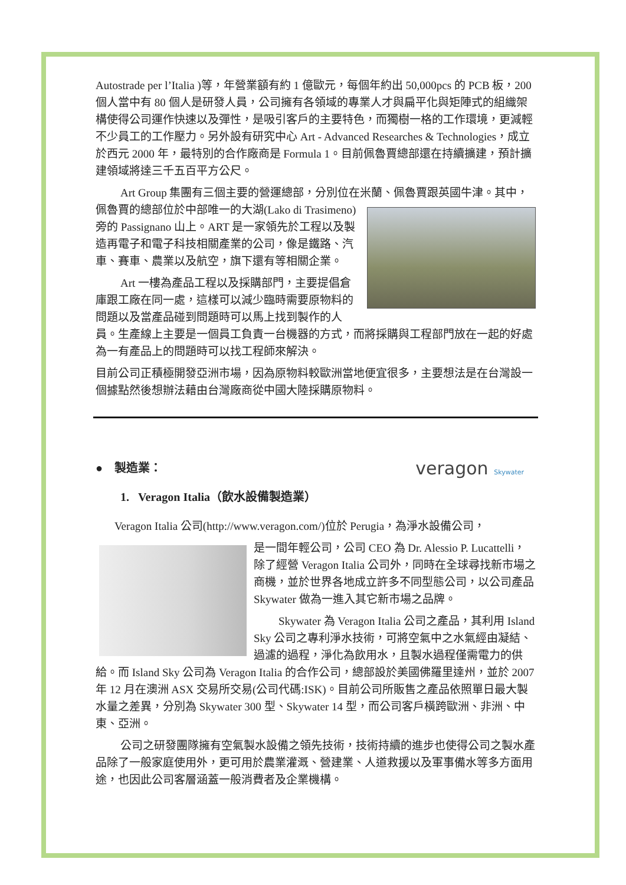Autostrade per l’Italia )等，年營業額有約 1 億歐元，每個年約出 50,000pcs 的 PCB 板，200 個人當中有 80 個人是研發人員，公司擁有各領域的專業人才與扁平化與矩陣式的組織架構使得公司運作快速以及彈性，是吸引客戶的主要特色，而獨樹一格的工作環境，更減輕不少員工的工作壓力。另外設有研究中心 Art - Advanced Researches & Technologies，成立於西元 2000 年，最特別的合作廠商是 Formula 1。目前佩魯賈總部還在持續擴建，預計擴建領域將達三千五百平方公尺。
Art Group 集團有三個主要的營運總部，分別位在米蘭、佩魯賈跟英國牛津。 其中，佩魯賈的總部位於中部唯一的大湖(Lako di Trasimeno)旁的 Passignano 山上。ART 是一家領先於工程以及製造再電子和電子科技相關產業的公司，像是鐵路、汽車、賽車、農業以及航空，旗下還有等相關企業。
Art 一樓為產品工程以及採購部門，主要提倡倉庫跟工廠在同一處，這樣可以減少臨時需要原物料的問題以及當產品碰到問題時可以馬上找到製作的人員。生產線上主要是一個員工負責一台機器的方式，而將採購與工程部門放在一起的好處為一有產品上的問題時可以找工程師來解決。
目前公司正積極開發亞洲市場，因為原物料較歐洲當地便宜很多，主要想法是在台灣設一個據點然後想辦法藉由台灣廠商從中國大陸採購原物料。
veragon Skywater
● 製造業：
1. Veragon Italia（飲水設備製造業）
Veragon Italia 公司(http://www.veragon.com/)位於 Perugia，為淨水設備公司，
是一間年輕公司，公司 CEO 為 Dr. Alessio P. Lucattelli，除了經營 Veragon Italia 公司外，同時在全球尋找新市場之商機，並於世界各地成立許多不同型態公司，以公司產品 Skywater 做為一進入其它新市場之品牌。
Skywater 為 Veragon Italia 公司之產品，其利用 Island Sky 公司之專利淨水技術，可將空氣中之水氣經由凝結、過濾的過程，淨化為飲用水，且製水過程僅需電力的供給。而 Island Sky 公司為 Veragon Italia 的合作公司，總部設於美國佛羅里達州，並於 2007 年 12 月在澳洲 ASX 交易所交易(公司代碼:ISK)。目前公司所販售之產品依照單日最大製水量之差異，分別為 Skywater 300 型、Skywater 14 型，而公司客戶橫跨歐洲、非洲、中東、亞洲。
公司之研發團隊擁有空氣製水設備之領先技術，技術持續的進步也使得公司之製水產品除了一般家庭使用外，更可用於農業灌溉、營建業、人道救援以及軍事備水等多方面用途，也因此公司客層涵蓋一般消費者及企業機構。